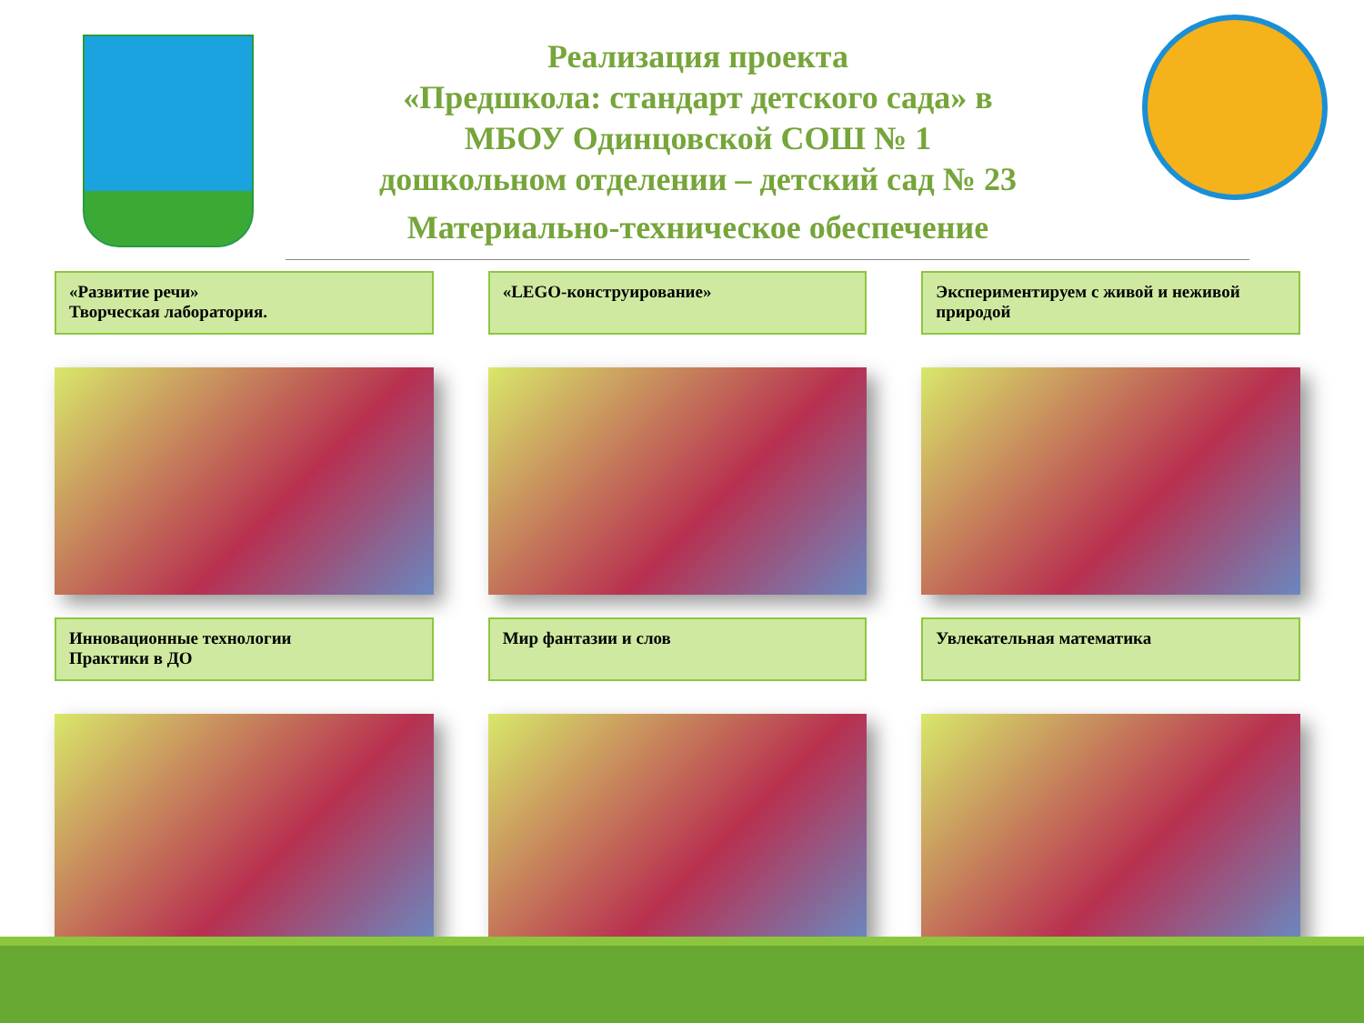Реализация проекта
«Предшкола: стандарт детского сада» в
МБОУ Одинцовской СОШ № 1
дошкольном отделении – детский сад № 23
Материально-техническое обеспечение
«Развитие речи»
Творческая лаборатория.
«LEGO-конструирование»
Экспериментируем с живой и неживой природой
Инновационные технологии
Практики в ДО
Мир фантазии и слов
Увлекательная математика